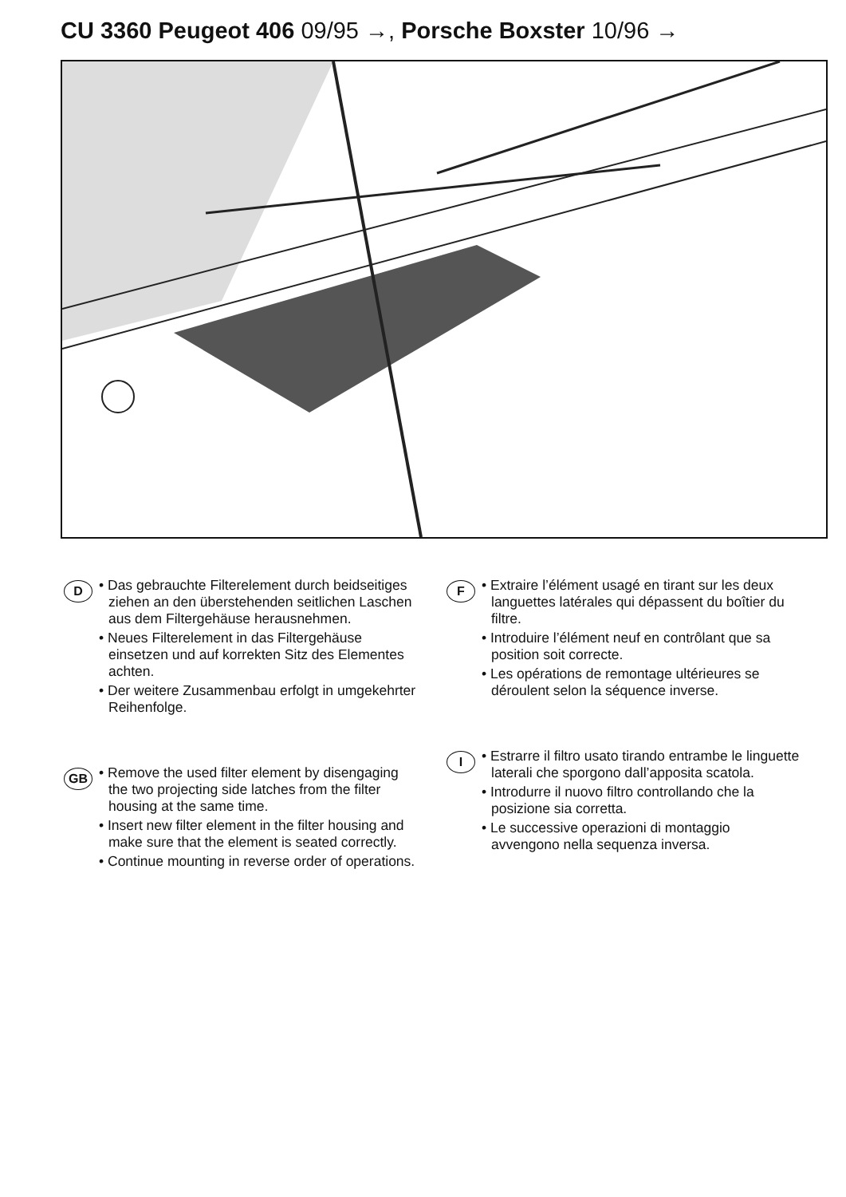CU 3360 Peugeot 406 09/95 →, Porsche Boxster 10/96 →
D
• Das gebrauchte Filterelement durch beid­seitiges ziehen an den überstehenden seit­lichen Laschen aus dem Filtergehäuse her­ausnehmen.
• Neues Filterelement in das Filtergehäuse einsetzen und auf korrekten Sitz des Ele­mentes achten.
• Der weitere Zusammenbau erfolgt in um­gekehrter Reihenfolge.
GB
• Remove the used filter element by disengaging the two projecting side latches from the filter housing at the same time.
• Insert new filter element in the filter housing and make sure that the element is seated correctly.
• Continue mounting in reverse order of operations.
F
• Extraire l’élément usagé en tirant sur les deux languettes latérales qui dépassent du boîtier du filtre.
• Introduire l’élément neuf en contrôlant que sa position soit correcte.
• Les opérations de remontage ultérieures se déroulent selon la séquence inverse.
I
• Estrarre il filtro usato tirando entrambe le linguette laterali che sporgono dall’apposita scatola.
• Introdurre il nuovo filtro controllando che la posizione sia corretta.
• Le successive operazioni di montaggio avvengono nella sequenza inversa.